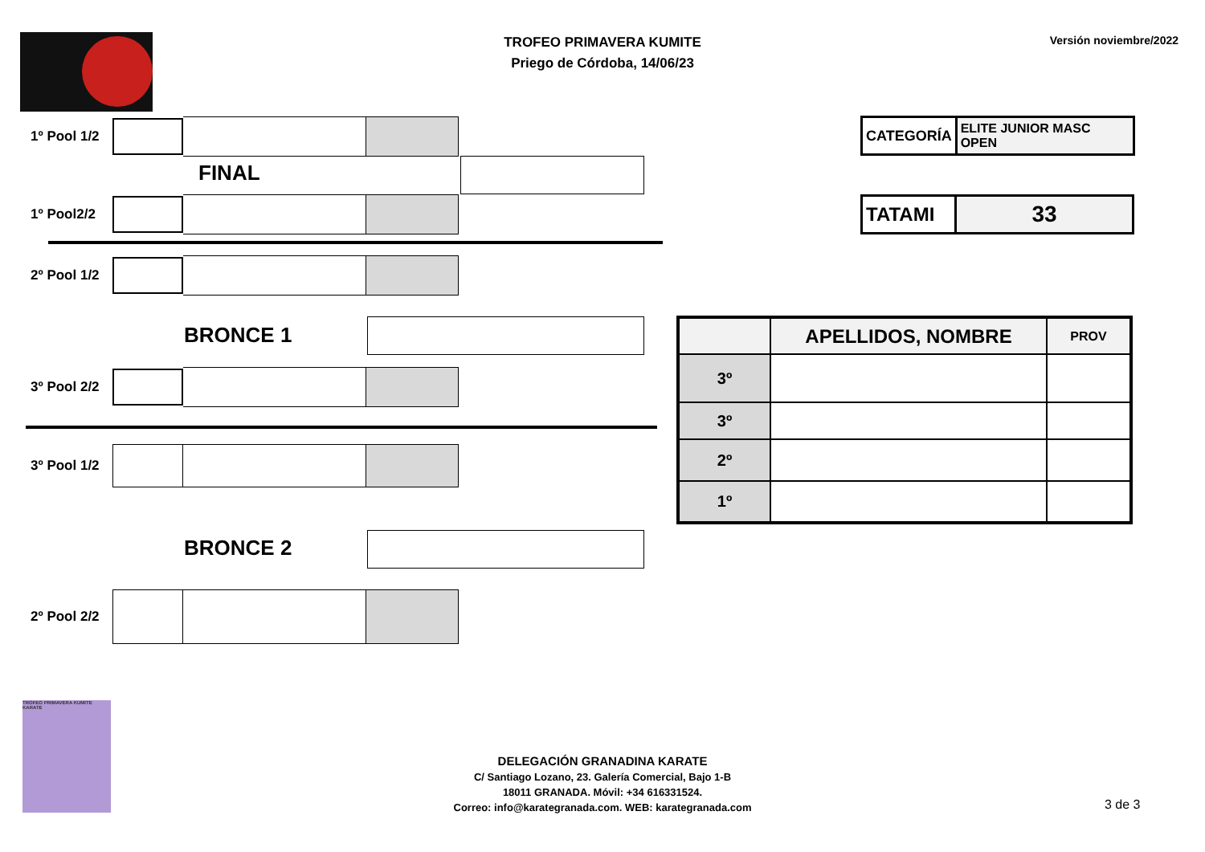TROFEO PRIMAVERA KUMITE
Priego de Córdoba, 14/06/23
Versión noviembre/2022
1º Pool 1/2
FINAL
1º Pool2/2
2º Pool 1/2
BRONCE 1
3º Pool 2/2
3º Pool 1/2
BRONCE 2
2º Pool 2/2
| CATEGORÍA | ELITE JUNIOR MASC OPEN |
| TATAMI | 33 |
| | APELLIDOS, NOMBRE | PROV |
| --- | --- | --- |
| 3º | | |
| 3º | | |
| 2º | | |
| 1º | | |
TROFEO PRIMAVERA KUMITE KARATE
DELEGACIÓN GRANADINA KARATE
C/ Santiago Lozano, 23. Galería Comercial, Bajo 1-B
18011 GRANADA. Móvil: +34 616331524.
Correo: info@karategranada.com. WEB: karategranada.com
3 de 3